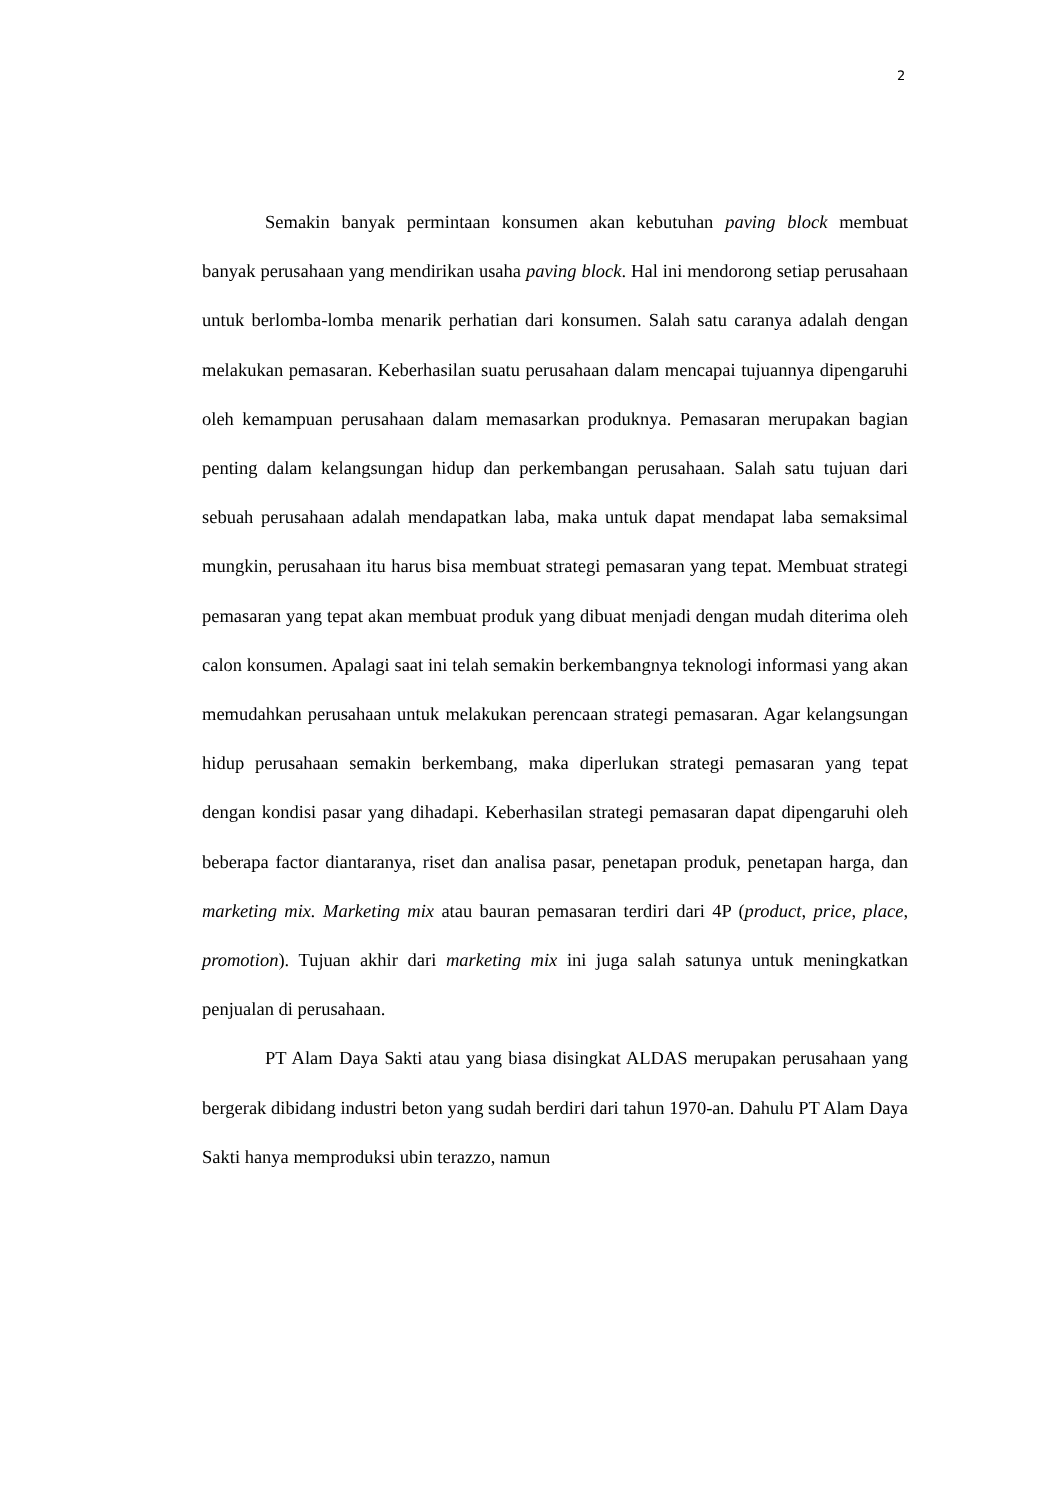2
Semakin banyak permintaan konsumen akan kebutuhan paving block membuat banyak perusahaan yang mendirikan usaha paving block. Hal ini mendorong setiap perusahaan untuk berlomba-lomba menarik perhatian dari konsumen. Salah satu caranya adalah dengan melakukan pemasaran. Keberhasilan suatu perusahaan dalam mencapai tujuannya dipengaruhi oleh kemampuan perusahaan dalam memasarkan produknya. Pemasaran merupakan bagian penting dalam kelangsungan hidup dan perkembangan perusahaan. Salah satu tujuan dari sebuah perusahaan adalah mendapatkan laba, maka untuk dapat mendapat laba semaksimal mungkin, perusahaan itu harus bisa membuat strategi pemasaran yang tepat. Membuat strategi pemasaran yang tepat akan membuat produk yang dibuat menjadi dengan mudah diterima oleh calon konsumen. Apalagi saat ini telah semakin berkembangnya teknologi informasi yang akan memudahkan perusahaan untuk melakukan perencaan strategi pemasaran. Agar kelangsungan hidup perusahaan semakin berkembang, maka diperlukan strategi pemasaran yang tepat dengan kondisi pasar yang dihadapi. Keberhasilan strategi pemasaran dapat dipengaruhi oleh beberapa factor diantaranya, riset dan analisa pasar, penetapan produk, penetapan harga, dan marketing mix. Marketing mix atau bauran pemasaran terdiri dari 4P (product, price, place, promotion). Tujuan akhir dari marketing mix ini juga salah satunya untuk meningkatkan penjualan di perusahaan.
PT Alam Daya Sakti atau yang biasa disingkat ALDAS merupakan perusahaan yang bergerak dibidang industri beton yang sudah berdiri dari tahun 1970-an. Dahulu PT Alam Daya Sakti hanya memproduksi ubin terazzo, namun